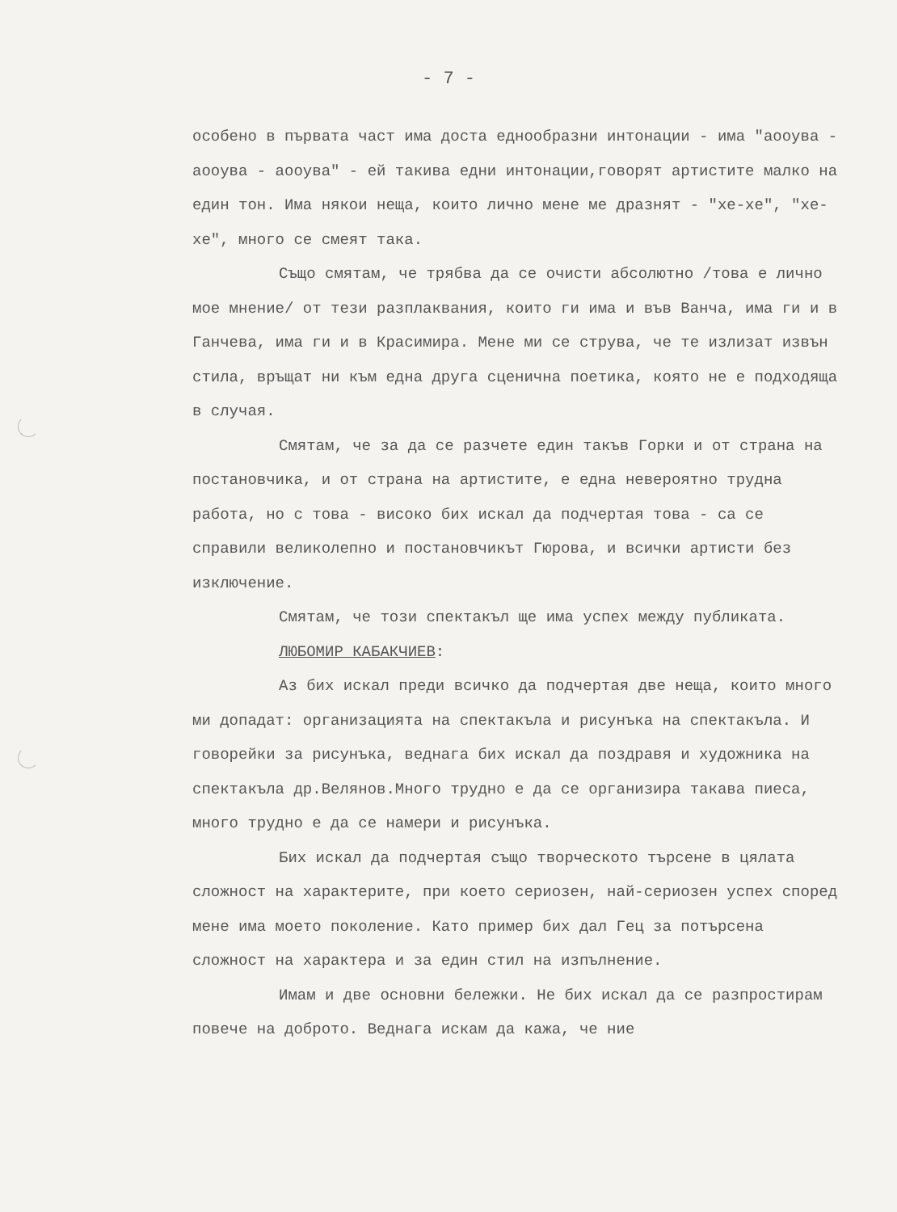- 7 -
особено в първата част има доста еднообразни интонации - има "аоoува - аоoува - аоoува" - ей такива едни интонации,говорят артистите малко на един тон. Има някои неща, които лично мене ме дразнят - "хе-хе", "хе-хе", много се смеят така.
Също смятам, че трябва да се очисти абсолютно /това е лично мое мнение/ от тези разплаквания, които ги има и във Ванча, има ги и в Ганчева, има ги и в Красимира. Мене ми се струва, че те излизат извън стила, връщат ни към една друга сценична поетика, която не е подходяща в случая.
Смятам, че за да се разчете един такъв Горки и от страна на постановчика, и от страна на артистите, е една невероятно трудна работа, но с това - високо бих искал да подчертая това - са се справили великолепно и постановчикът Гюрова, и всички артисти без изключение.
Смятам, че този спектакъл ще има успех между публиката.
ЛЮБОМИР КАБАКЧИЕВ:
Аз бих искал преди всичко да подчертая две неща, които много ми допадат: организацията на спектакъла и рисунъка на спектакъла. И говорейки за рисунъка, веднага бих искал да поздравя и художника на спектакъла др.Велянов.Много трудно е да се организира такава пиеса, много трудно е да се намери и рисунъка.
Бих искал да подчертая също творческото търсене в цялата сложност на характерите, при което сериозен, най-сериозен успех според мене има моето поколение. Като пример бих дал Гец за потърсена сложност на характера и за един стил на изпълнение.
Имам и две основни бележки. Не бих искал да се разпростирам повече на доброто. Веднага искам да кажа, че ние